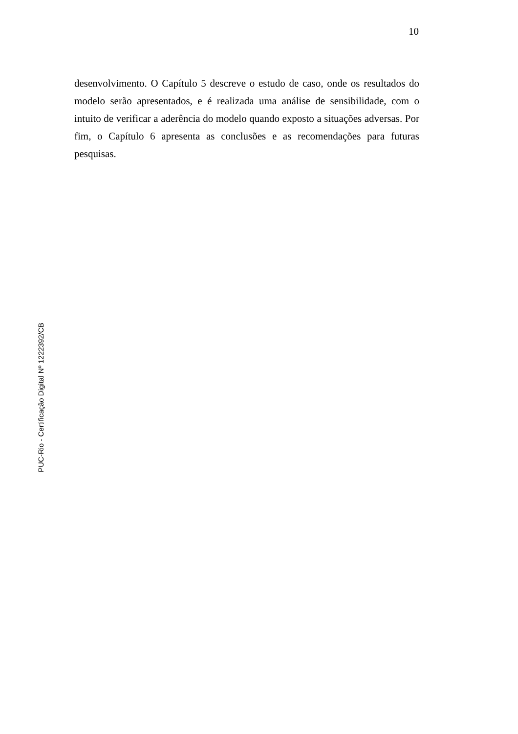10
desenvolvimento. O Capítulo 5 descreve o estudo de caso, onde os resultados do modelo serão apresentados, e é realizada uma análise de sensibilidade, com o intuito de verificar a aderência do modelo quando exposto a situações adversas. Por fim, o Capítulo 6 apresenta as conclusões e as recomendações para futuras pesquisas.
PUC-Rio - Certificação Digital Nº 1222392/CB